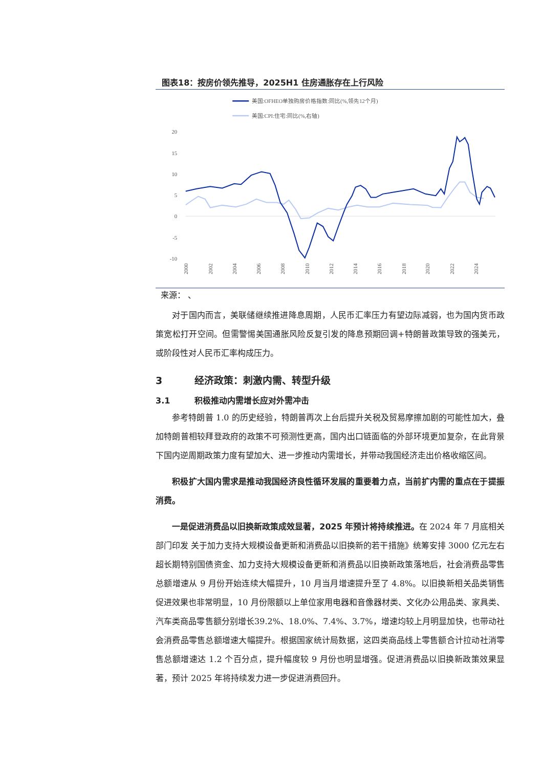图表18：按房价领先推导，2025H1 住房通胀存在上行风险
美国:OFHEO单独购房价格指数:同比(%,领先12个月)
美国:CPI:住宅:同比(%,右轴)
20
15
10
5
0
-5
-10
2000
2002
2004
2006
2008
2010
2012
2014
2016
2018
2020
2022
2024
来源： 、
对于国内而言，美联储继续推进降息周期，人民币汇率压力有望边际减弱，也为国内货币政策宽松打开空间。但需警惕美国通胀风险反复引发的降息预期回调+特朗普政策导致的强美元，或阶段性对人民币汇率构成压力。
3 经济政策：刺激内需、转型升级
3.1 积极推动内需增长应对外需冲击
参考特朗普 1.0 的历史经验，特朗普再次上台后提升关税及贸易摩擦加剧的可能性加大，叠加特朗普相较拜登政府的政策不可预测性更高，国内出口链面临的外部环境更加复杂，在此背景下国内逆周期政策力度有望加大、进一步推动内需增长，并带动我国经济走出价格收缩区间。
积极扩大国内需求是推动我国经济良性循环发展的重要着力点，当前扩内需的重点在于提振消费。
一是促进消费品以旧换新政策成效显著，2025 年预计将持续推进。在 2024 年 7 月底相关部门印发 关于加力支持大规模设备更新和消费品以旧换新的若干措施》统筹安排 3000 亿元左右超长期特别国债资金、加力支持大规模设备更新和消费品以旧换新政策落地后，社会消费品零售总额增速从 9 月份开始连续大幅提升，10 月当月增速提升至了 4.8%。以旧换新相关品类销售促进效果也非常明显，10 月份限额以上单位家用电器和音像器材类、文化办公用品类、家具类、汽车类商品零售额分别增长39.2%、18.0%、7.4%、3.7%，增速均较上月明显加快，也带动社会消费品零售总额增速大幅提升。根据国家统计局数据，这四类商品线上零售额合计拉动社消零售总额增速达 1.2 个百分点，提升幅度较 9 月份也明显增强。促进消费品以旧换新政策效果显著，预计 2025 年将持续发力进一步促进消费回升。